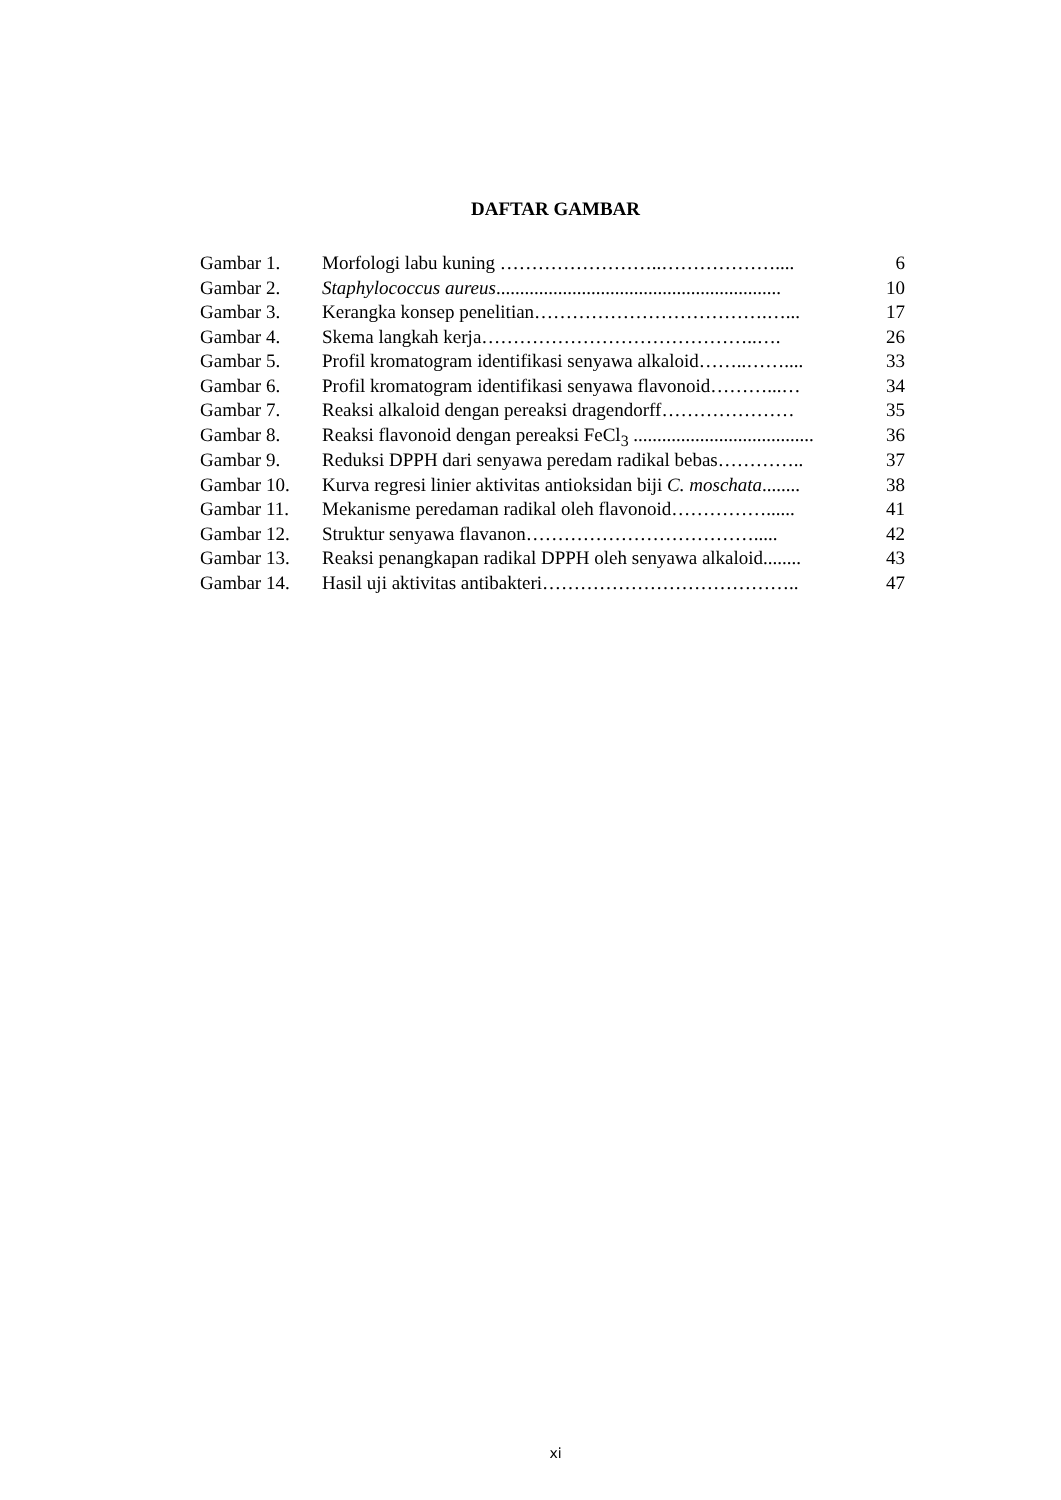DAFTAR GAMBAR
| Gambar 1. | Morfologi labu kuning ……………………..……………….... | 6 |
| Gambar 2. | Staphylococcus aureus ............................................................ | 10 |
| Gambar 3. | Kerangka konsep penelitian……………………………….…... | 17 |
| Gambar 4. | Skema langkah kerja……………………………………..…. | 26 |
| Gambar 5. | Profil kromatogram identifikasi senyawa alkaloid……..…….... | 33 |
| Gambar 6. | Profil kromatogram identifikasi senyawa flavonoid………...… | 34 |
| Gambar 7. | Reaksi alkaloid dengan pereaksi dragendorff………………… | 35 |
| Gambar 8. | Reaksi flavonoid dengan pereaksi FeCl<sub>3</sub> ...................................... | 36 |
| Gambar 9. | Reduksi DPPH dari senyawa peredam radikal bebas………….. | 37 |
| Gambar 10. | Kurva regresi linier aktivitas antioksidan biji C. moschata ........ | 38 |
| Gambar 11. | Mekanisme peredaman radikal oleh flavonoid……………...... | 41 |
| Gambar 12. | Struktur senyawa flavanon………………………………..... | 42 |
| Gambar 13. | Reaksi penangkapan radikal DPPH oleh senyawa alkaloid........ | 43 |
| Gambar 14. | Hasil uji aktivitas antibakteri………………………………….. | 47 |
xi